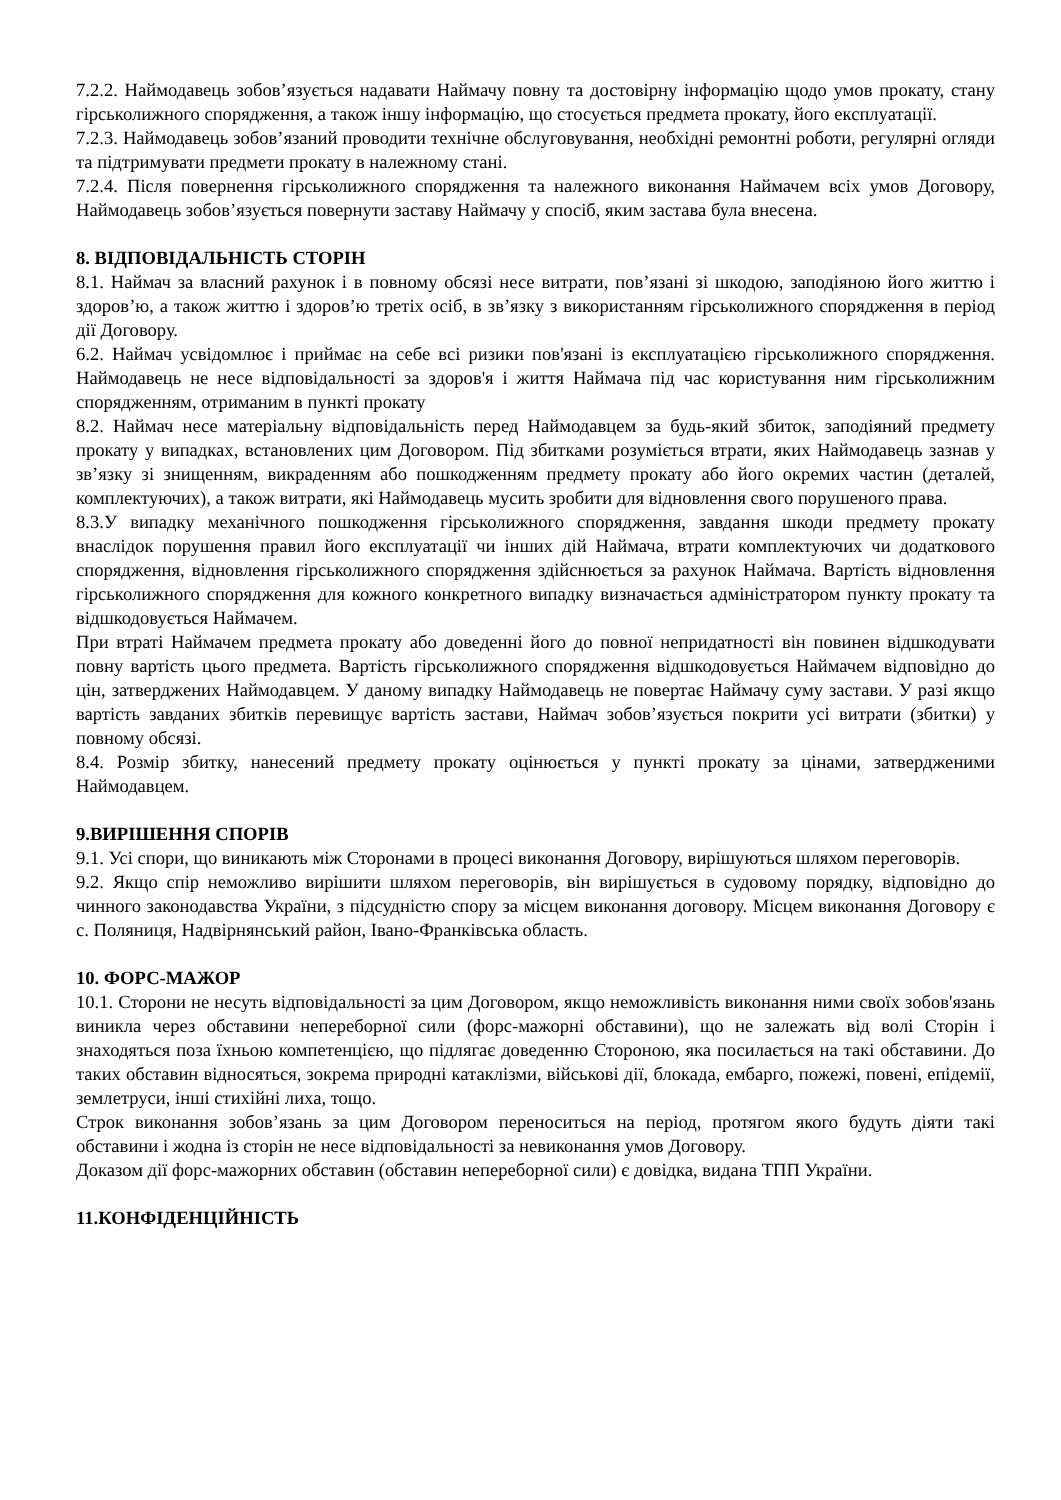7.2.2. Наймодавець зобов’язується надавати Наймачу повну та достовірну інформацію щодо умов прокату, стану гірськолижного спорядження, а також іншу інформацію, що стосується предмета прокату, його експлуатації.
7.2.3. Наймодавець зобов’язаний проводити технічне обслуговування, необхідні ремонтні роботи, регулярні огляди та підтримувати предмети прокату в належному стані.
7.2.4. Після повернення гірськолижного спорядження та належного виконання Наймачем всіх умов Договору, Наймодавець зобов’язується повернути заставу Наймачу у спосіб, яким застава була внесена.
8. ВІДПОВІДАЛЬНІСТЬ СТОРІН
8.1. Наймач за власний рахунок і в повному обсязі несе витрати, пов’язані зі шкодою, заподіяною його життю і здоров’ю, а також життю і здоров’ю третіх осіб, в зв’язку з використанням гірськолижного спорядження в період дії Договору.
6.2. Наймач усвідомлює і приймає на себе всі ризики пов'язані із експлуатацією гірськолижного спорядження. Наймодавець не несе відповідальності за здоров'я і життя Наймача під час користування ним гірськолижним спорядженням, отриманим в пункті прокату
8.2. Наймач несе матеріальну відповідальність перед Наймодавцем за будь-який збиток, заподіяний предмету прокату у випадках, встановлених цим Договором. Під збитками розуміється втрати, яких Наймодавець зазнав у зв’язку зі знищенням, викраденням або пошкодженням предмету прокату або його окремих частин (деталей, комплектуючих), а також витрати, які Наймодавець мусить зробити для відновлення свого порушеного права.
8.3.У випадку механічного пошкодження гірськолижного спорядження, завдання шкоди предмету прокату внаслідок порушення правил його експлуатації чи інших дій Наймача, втрати комплектуючих чи додаткового спорядження, відновлення гірськолижного спорядження здійснюється за рахунок Наймача. Вартість відновлення гірськолижного спорядження для кожного конкретного випадку визначається адміністратором пункту прокату та відшкодовується Наймачем.
При втраті Наймачем предмета прокату або доведенні його до повної непридатності він повинен відшкодувати повну вартість цього предмета. Вартість гірськолижного спорядження відшкодовується Наймачем відповідно до цін, затверджених Наймодавцем. У даному випадку Наймодавець не повертає Наймачу суму застави. У разі якщо вартість завданих збитків перевищує вартість застави, Наймач зобов’язується покрити усі витрати (збитки) у повному обсязі.
8.4. Розмір збитку, нанесений предмету прокату оцінюється у пункті прокату за цінами, затвердженими Наймодавцем.
9.ВИРІШЕННЯ СПОРІВ
9.1. Усі спори, що виникають між Сторонами в процесі виконання Договору, вирішуються шляхом переговорів.
9.2. Якщо спір неможливо вирішити шляхом переговорів, він вирішується в судовому порядку, відповідно до чинного законодавства України, з підсудністю спору за місцем виконання договору. Місцем виконання Договору є с. Поляниця, Надвірнянський район, Івано-Франківська область.
10. ФОРС-МАЖОР
10.1. Сторони не несуть відповідальності за цим Договором, якщо неможливість виконання ними своїх зобов'язань виникла через обставини непереборної сили (форс-мажорні обставини), що не залежать від волі Сторін і знаходяться поза їхньою компетенцією, що підлягає доведенню Стороною, яка посилається на такі обставини. До таких обставин відносяться, зокрема природні катаклізми, військові дії, блокада, ембарго, пожежі, повені, епідемії, землетруси, інші стихійні лиха, тощо.
Строк виконання зобов’язань за цим Договором переноситься на період, протягом якого будуть діяти такі обставини і жодна із сторін не несе відповідальності за невиконання умов Договору.
Доказом дії форс-мажорних обставин (обставин непереборної сили) є довідка, видана ТПП України.
11.КОНФІДЕНЦІЙНІСТЬ